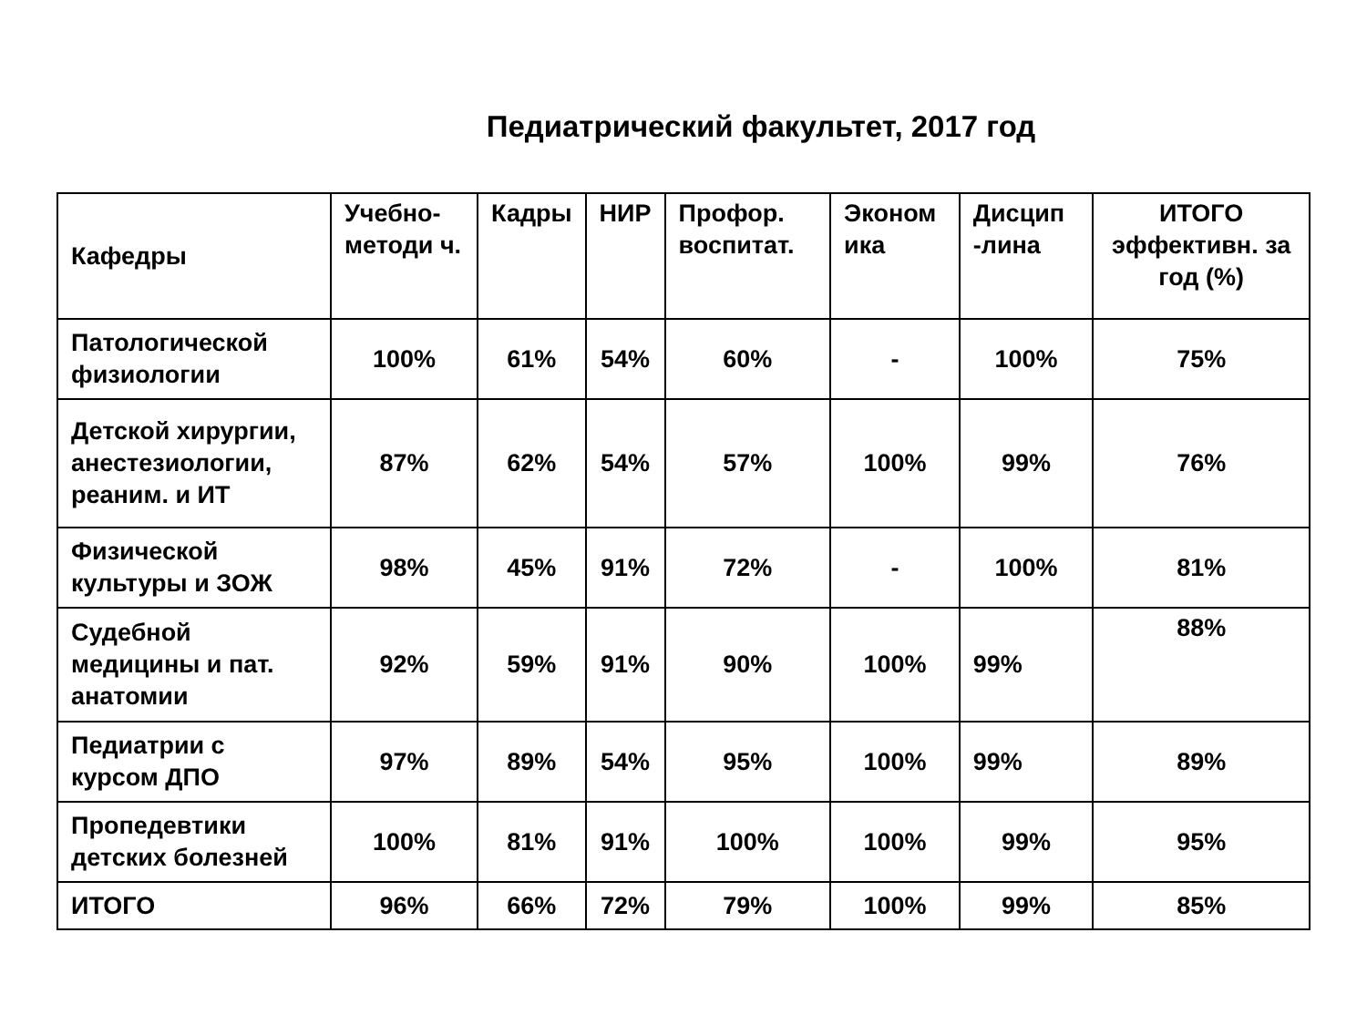Педиатрический факультет, 2017 год
| Кафедры | Учебно-методи ч. | Кадры | НИР | Профор. воспитат. | Эконом ика | Дисцип -лина | ИТОГО эффективн. за год (%) |
| --- | --- | --- | --- | --- | --- | --- | --- |
| Патологической физиологии | 100% | 61% | 54% | 60% | - | 100% | 75% |
| Детской хирургии, анестезиологии, реаним. и ИТ | 87% | 62% | 54% | 57% | 100% | 99% | 76% |
| Физической культуры и ЗОЖ | 98% | 45% | 91% | 72% | - | 100% | 81% |
| Судебной медицины и пат. анатомии | 92% | 59% | 91% | 90% | 100% | 99% | 88% |
| Педиатрии с курсом ДПО | 97% | 89% | 54% | 95% | 100% | 99% | 89% |
| Пропедевтики детских болезней | 100% | 81% | 91% | 100% | 100% | 99% | 95% |
| ИТОГО | 96% | 66% | 72% | 79% | 100% | 99% | 85% |